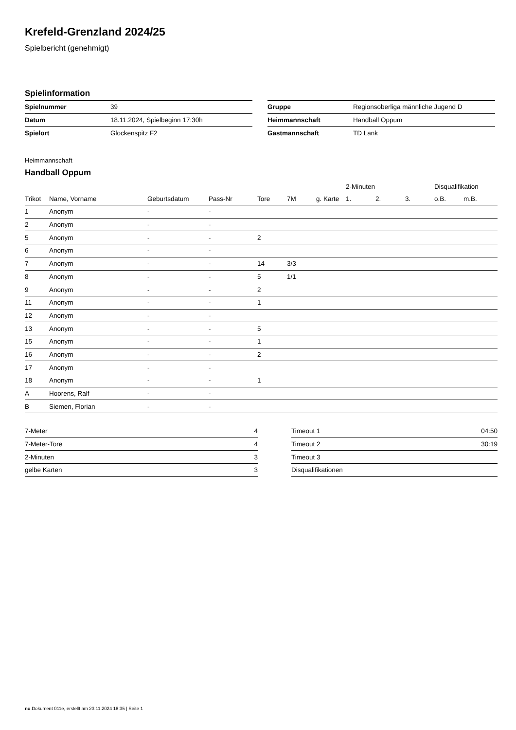Krefeld-Grenzland 2024/25
Spielbericht (genehmigt)
Spielinformation
| Spielnummer | 39 |
| Datum | 18.11.2024, Spielbeginn 17:30h |
| Spielort | Glockenspitz F2 |
| Gruppe | Regionsoberliga männliche Jugend D |
| Heimmannschaft | Handball Oppum |
| Gastmannschaft | TD Lank |
Heimmannschaft
Handball Oppum
| | | | | | | | 2-Minuten | | | Disqualifikation | |
| --- | --- | --- | --- | --- | --- | --- | --- | --- | --- | --- | --- |
| Trikot | Name, Vorname | Geburtsdatum | Pass-Nr | Tore | 7M | g. Karte | 1. | 2. | 3. | o.B. | m.B. |
| 1 | Anonym | - | - | | | | | | | | |
| 2 | Anonym | - | - | | | | | | | | |
| 5 | Anonym | - | - | 2 | | | | | | | |
| 6 | Anonym | - | - | | | | | | | | |
| 7 | Anonym | - | - | 14 | 3/3 | | | | | | |
| 8 | Anonym | - | - | 5 | 1/1 | | | | | | |
| 9 | Anonym | - | - | 2 | | | | | | | |
| 11 | Anonym | - | - | 1 | | | | | | | |
| 12 | Anonym | - | - | | | | | | | | |
| 13 | Anonym | - | - | 5 | | | | | | | |
| 15 | Anonym | - | - | 1 | | | | | | | |
| 16 | Anonym | - | - | 2 | | | | | | | |
| 17 | Anonym | - | - | | | | | | | | |
| 18 | Anonym | - | - | 1 | | | | | | | |
| A | Hoorens, Ralf | - | - | | | | | | | | |
| B | Siemen, Florian | - | - | | | | | | | | |
| 7-Meter | 4 |
| 7-Meter-Tore | 4 |
| 2-Minuten | 3 |
| gelbe Karten | 3 |
| Timeout 1 | 04:50 |
| Timeout 2 | 30:19 |
| Timeout 3 | |
| Disqualifikationen | |
nu.Dokument 011e, erstellt am 23.11.2024 18:35 | Seite 1